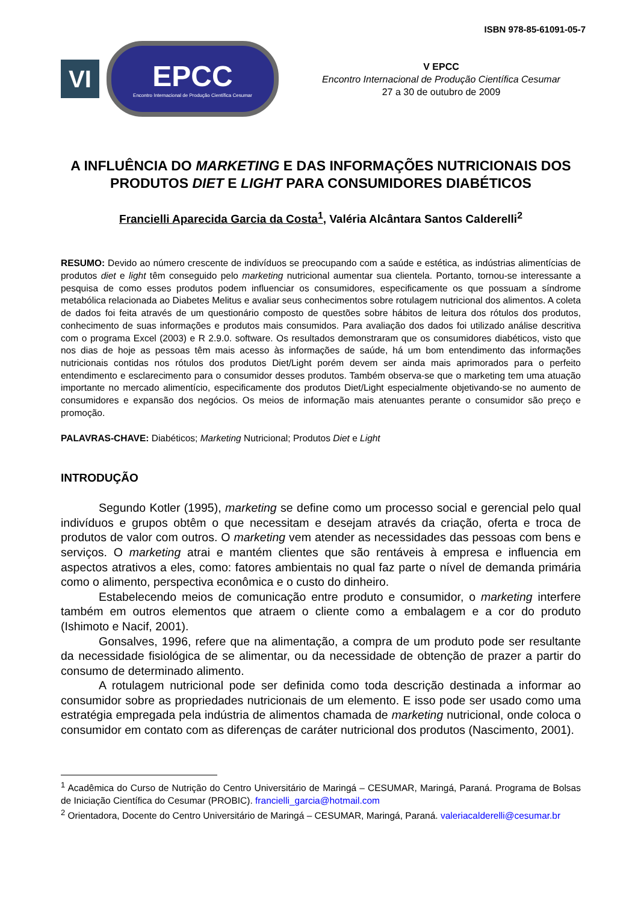ISBN 978-85-61091-05-7
VI
EPCC
Encontro Internacional de Produção Científica Cesumar
V EPCC
Encontro Internacional de Produção Científica Cesumar
27 a 30 de outubro de 2009
A INFLUÊNCIA DO MARKETING E DAS INFORMAÇÕES NUTRICIONAIS DOS PRODUTOS DIET E LIGHT PARA CONSUMIDORES DIABÉTICOS
Francielli Aparecida Garcia da Costa<sup>1</sup>, Valéria Alcântara Santos Calderelli<sup>2</sup>
RESUMO: Devido ao número crescente de indivíduos se preocupando com a saúde e estética, as indústrias alimentícias de produtos diet e light têm conseguido pelo marketing nutricional aumentar sua clientela. Portanto, tornou-se interessante a pesquisa de como esses produtos podem influenciar os consumidores, especificamente os que possuam a síndrome metabólica relacionada ao Diabetes Melitus e avaliar seus conhecimentos sobre rotulagem nutricional dos alimentos. A coleta de dados foi feita através de um questionário composto de questões sobre hábitos de leitura dos rótulos dos produtos, conhecimento de suas informações e produtos mais consumidos. Para avaliação dos dados foi utilizado análise descritiva com o programa Excel (2003) e R 2.9.0. software. Os resultados demonstraram que os consumidores diabéticos, visto que nos dias de hoje as pessoas têm mais acesso às informações de saúde, há um bom entendimento das informações nutricionais contidas nos rótulos dos produtos Diet/Light porém devem ser ainda mais aprimorados para o perfeito entendimento e esclarecimento para o consumidor desses produtos. Também observa-se que o marketing tem uma atuação importante no mercado alimentício, especificamente dos produtos Diet/Light especialmente objetivando-se no aumento de consumidores e expansão dos negócios. Os meios de informação mais atenuantes perante o consumidor são preço e promoção.
PALAVRAS-CHAVE: Diabéticos; Marketing Nutricional; Produtos Diet e Light
INTRODUÇÃO
Segundo Kotler (1995), marketing se define como um processo social e gerencial pelo qual indivíduos e grupos obtêm o que necessitam e desejam através da criação, oferta e troca de produtos de valor com outros. O marketing vem atender as necessidades das pessoas com bens e serviços. O marketing atrai e mantém clientes que são rentáveis à empresa e influencia em aspectos atrativos a eles, como: fatores ambientais no qual faz parte o nível de demanda primária como o alimento, perspectiva econômica e o custo do dinheiro.
Estabelecendo meios de comunicação entre produto e consumidor, o marketing interfere também em outros elementos que atraem o cliente como a embalagem e a cor do produto (Ishimoto e Nacif, 2001).
Gonsalves, 1996, refere que na alimentação, a compra de um produto pode ser resultante da necessidade fisiológica de se alimentar, ou da necessidade de obtenção de prazer a partir do consumo de determinado alimento.
A rotulagem nutricional pode ser definida como toda descrição destinada a informar ao consumidor sobre as propriedades nutricionais de um elemento. E isso pode ser usado como uma estratégia empregada pela indústria de alimentos chamada de marketing nutricional, onde coloca o consumidor em contato com as diferenças de caráter nutricional dos produtos (Nascimento, 2001).
<sup>1</sup> Acadêmica do Curso de Nutrição do Centro Universitário de Maringá – CESUMAR, Maringá, Paraná. Programa de Bolsas de Iniciação Científica do Cesumar (PROBIC). francielli_garcia@hotmail.com
<sup>2</sup> Orientadora, Docente do Centro Universitário de Maringá – CESUMAR, Maringá, Paraná. valeriacalderelli@cesumar.br